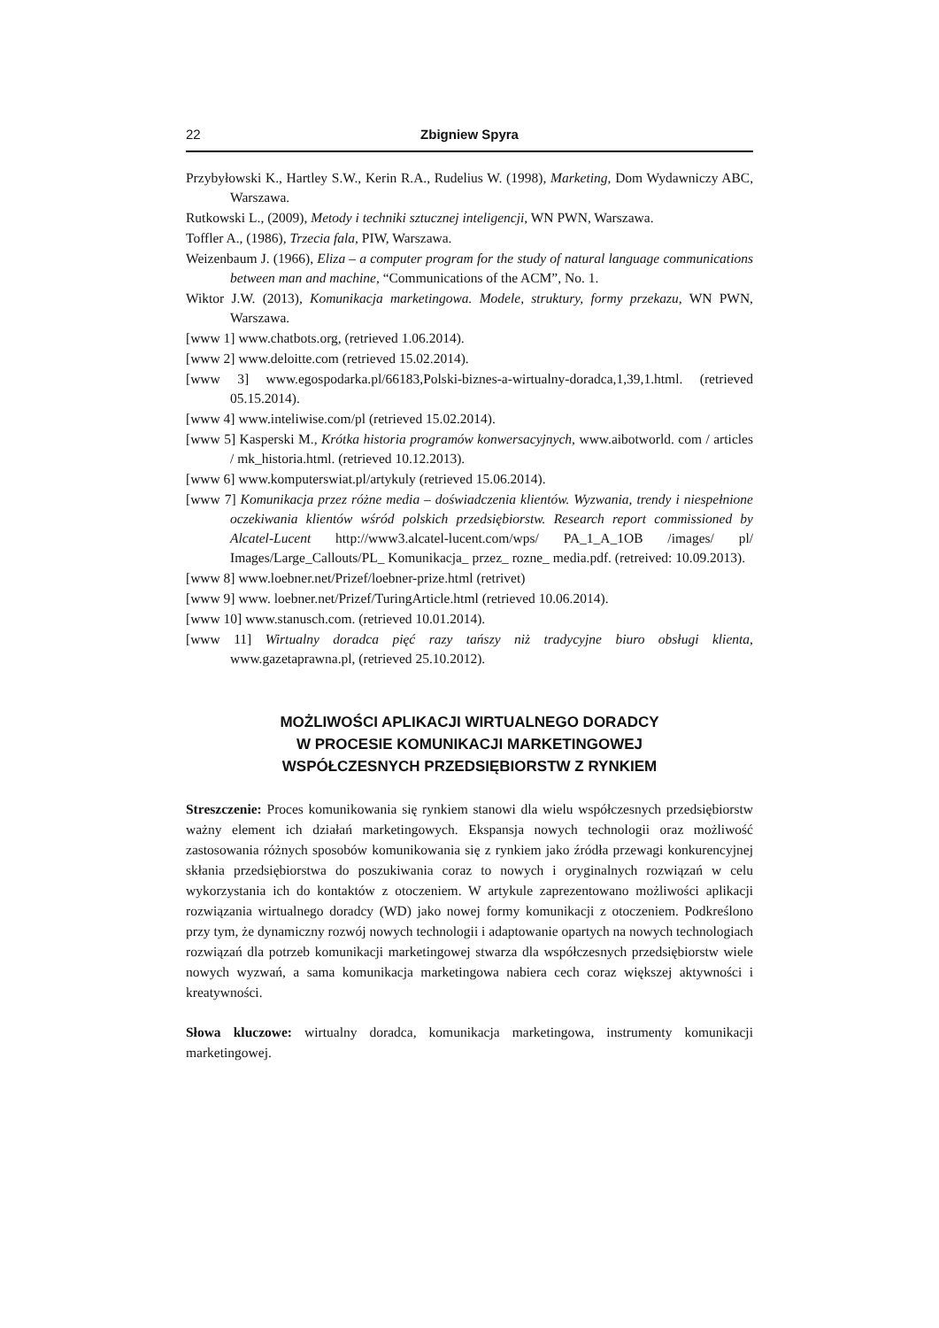22 Zbigniew Spyra
Przybyłowski K., Hartley S.W., Kerin R.A., Rudelius W. (1998), Marketing, Dom Wydawniczy ABC, Warszawa.
Rutkowski L., (2009), Metody i techniki sztucznej inteligencji, WN PWN, Warszawa.
Toffler A., (1986), Trzecia fala, PIW, Warszawa.
Weizenbaum J. (1966), Eliza – a computer program for the study of natural language communications between man and machine, “Communications of the ACM”, No. 1.
Wiktor J.W. (2013), Komunikacja marketingowa. Modele, struktury, formy przekazu, WN PWN, Warszawa.
[www 1] www.chatbots.org, (retrieved 1.06.2014).
[www 2] www.deloitte.com (retrieved 15.02.2014).
[www 3] www.egospodarka.pl/66183,Polski-biznes-a-wirtualny-doradca,1,39,1.html. (retrieved 05.15.2014).
[www 4] www.inteliwise.com/pl (retrieved 15.02.2014).
[www 5] Kasperski M., Krótka historia programów konwersacyjnych, www.aibotworld. com / articles / mk_historia.html. (retrieved 10.12.2013).
[www 6] www.komputerswiat.pl/artykuly (retrieved 15.06.2014).
[www 7] Komunikacja przez różne media – doświadczenia klientów. Wyzwania, trendy i niespełnione oczekiwania klientów wśród polskich przedsiębiorstw. Research report commissioned by Alcatel-Lucent http://www3.alcatel-lucent.com/wps/ PA_1_A_1OB /images/ pl/ Images/Large_Callouts/PL_ Komunikacja_ przez_ rozne_ media.pdf. (retreived: 10.09.2013).
[www 8] www.loebner.net/Prizef/loebner-prize.html (retrivet)
[www 9] www. loebner.net/Prizef/TuringArticle.html (retrieved 10.06.2014).
[www 10] www.stanusch.com. (retrieved 10.01.2014).
[www 11] Wirtualny doradca pięć razy tańszy niż tradycyjne biuro obsługi klienta, www.gazetaprawna.pl, (retrieved 25.10.2012).
MOŻLIWOŚCI APLIKACJI WIRTUALNEGO DORADCY
W PROCESIE KOMUNIKACJI MARKETINGOWEJ
WSPÓŁCZESNYCH PRZEDSIĘBIORSTW Z RYNKIEM
Streszczenie: Proces komunikowania się rynkiem stanowi dla wielu współczesnych przedsiębiorstw ważny element ich działań marketingowych. Ekspansja nowych technologii oraz możliwość zastosowania różnych sposobów komunikowania się z rynkiem jako źródła przewagi konkurencyjnej skłania przedsiębiorstwa do poszukiwania coraz to nowych i oryginalnych rozwiązań w celu wykorzystania ich do kontaktów z otoczeniem. W artykule zaprezentowano możliwości aplikacji rozwiązania wirtualnego doradcy (WD) jako nowej formy komunikacji z otoczeniem. Podkreślono przy tym, że dynamiczny rozwój nowych technologii i adaptowanie opartych na nowych technologiach rozwiązań dla potrzeb komunikacji marketingowej stwarza dla współczesnych przedsiębiorstw wiele nowych wyzwań, a sama komunikacja marketingowa nabiera cech coraz większej aktywności i kreatywności.
Słowa kluczowe: wirtualny doradca, komunikacja marketingowa, instrumenty komunikacji marketingowej.